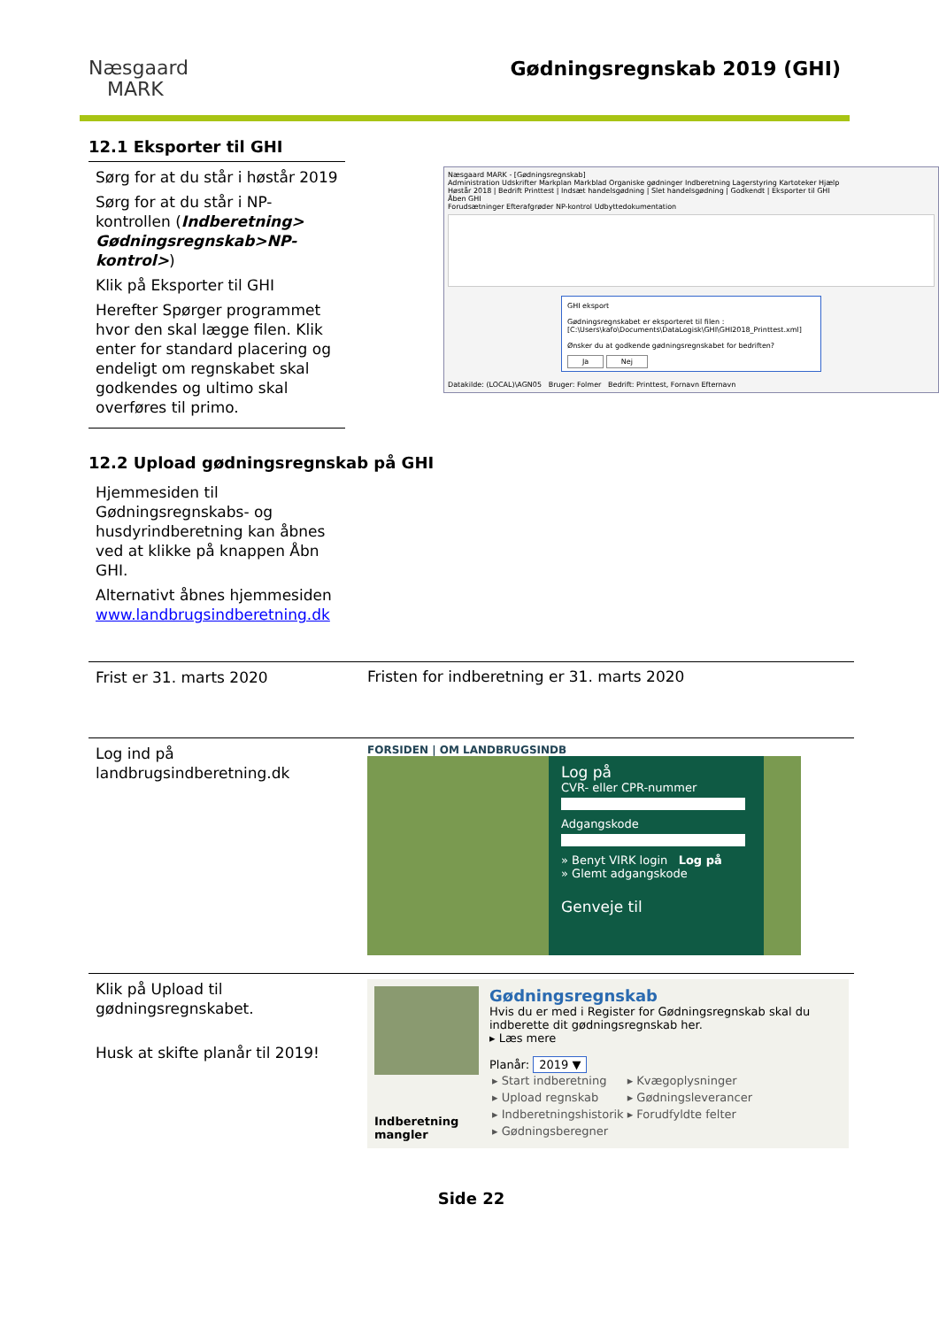Næsgaard
MARK
Gødningsregnskab 2019 (GHI)
12.1 Eksporter til GHI
Sørg for at du står i høstår 2019
Sørg for at du står i NP-kontrollen (Indberetning> Gødningsregnskab>NP-kontrol>)
Klik på Eksporter til GHI
Herefter Spørger programmet hvor den skal lægge filen. Klik enter for standard placering og endeligt om regnskabet skal godkendes og ultimo skal overføres til primo.
Næsgaard MARK - [Gødningsregnskab]
Administration Udskrifter Markplan Markblad Organiske gødninger Indberetning Lagerstyring Kartoteker Hjælp
Høstår 2018 | Bedrift Printtest | Indsæt handelsgødning | Slet handelsgødning | Godkendt | Eksporter til GHI
Åben GHI
Forudsætninger Efterafgrøder NP-kontrol Udbyttedokumentation
GHI eksport
Gødningsregnskabet er eksporteret til filen : [C:\Users\kafo\Documents\DataLogisk\GHI\GHI2018_Printtest.xml]
Ønsker du at godkende gødningsregnskabet for bedriften?
Ja Nej
Datakilde: (LOCAL)\AGN05 Bruger: Folmer Bedrift: Printtest, Fornavn Efternavn
12.2 Upload gødningsregnskab på GHI
Hjemmesiden til Gødningsregnskabs- og husdyrindberetning kan åbnes ved at klikke på knappen Åbn GHI.
Alternativt åbnes hjemmesiden www.landbrugsindberetning.dk
Frist er 31. marts 2020
Fristen for indberetning er 31. marts 2020
Log ind på landbrugsindberetning.dk
FORSIDEN | OM LANDBRUGSINDB
Log på
CVR- eller CPR-nummerAdgangskode» Benyt VIRK login Log på
» Glemt adgangskode
Genveje til
Klik på Upload til gødningsregnskabet.
Husk at skifte planår til 2019!
Indberetning mangler
Gødningsregnskab
Hvis du er med i Register for Gødningsregnskab skal du indberette dit gødningsregnskab her.
▸ Læs mere
Planår: 2019 ▼
| ▸ Start indberetning | ▸ Kvægoplysninger |
| ▸ Upload regnskab | ▸ Gødningsleverancer |
| ▸ Indberetningshistorik | ▸ Forudfyldte felter |
| ▸ Gødningsberegner | |
Side 22